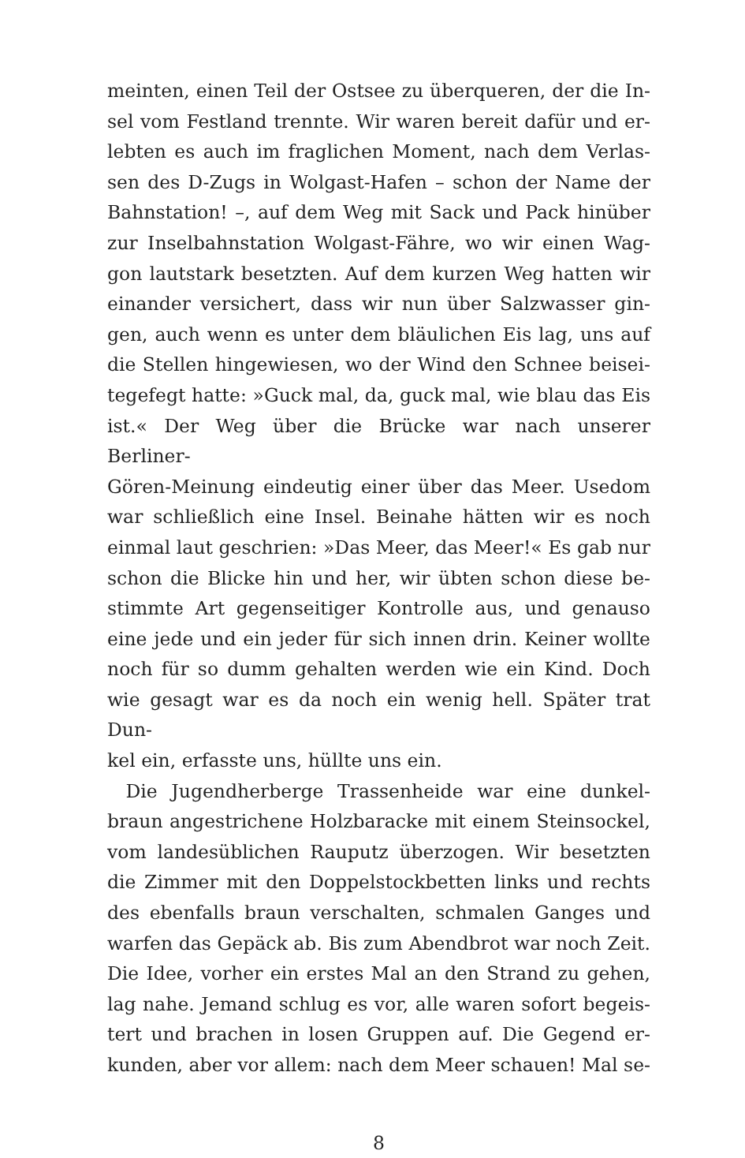meinten, einen Teil der Ostsee zu überqueren, der die In-
sel vom Festland trennte. Wir waren bereit dafür und er-
lebten es auch im fraglichen Moment, nach dem Verlas-
sen des D-Zugs in Wolgast-Hafen – schon der Name der
Bahnstation! –, auf dem Weg mit Sack und Pack hinüber
zur Inselbahnstation Wolgast-Fähre, wo wir einen Wag-
gon lautstark besetzten. Auf dem kurzen Weg hatten wir
einander versichert, dass wir nun über Salzwasser gin-
gen, auch wenn es unter dem bläulichen Eis lag, uns auf
die Stellen hingewiesen, wo der Wind den Schnee beisei-
tegefegt hatte: »Guck mal, da, guck mal, wie blau das Eis
ist.« Der Weg über die Brücke war nach unserer Berliner-
Gören-Meinung eindeutig einer über das Meer. Usedom
war schließlich eine Insel. Beinahe hätten wir es noch
einmal laut geschrien: »Das Meer, das Meer!« Es gab nur
schon die Blicke hin und her, wir übten schon diese be-
stimmte Art gegenseitiger Kontrolle aus, und genauso
eine jede und ein jeder für sich innen drin. Keiner wollte
noch für so dumm gehalten werden wie ein Kind. Doch
wie gesagt war es da noch ein wenig hell. Später trat Dun-
kel ein, erfasste uns, hüllte uns ein.
 Die Jugendherberge Trassenheide war eine dunkel-
braun angestrichene Holzbaracke mit einem Steinsockel,
vom landesüblichen Rauputz überzogen. Wir besetzten
die Zimmer mit den Doppelstockbetten links und rechts
des ebenfalls braun verschalten, schmalen Ganges und
warfen das Gepäck ab. Bis zum Abendbrot war noch Zeit.
Die Idee, vorher ein erstes Mal an den Strand zu gehen,
lag nahe. Jemand schlug es vor, alle waren sofort begeis-
tert und brachen in losen Gruppen auf. Die Gegend er-
kunden, aber vor allem: nach dem Meer schauen! Mal se-
8